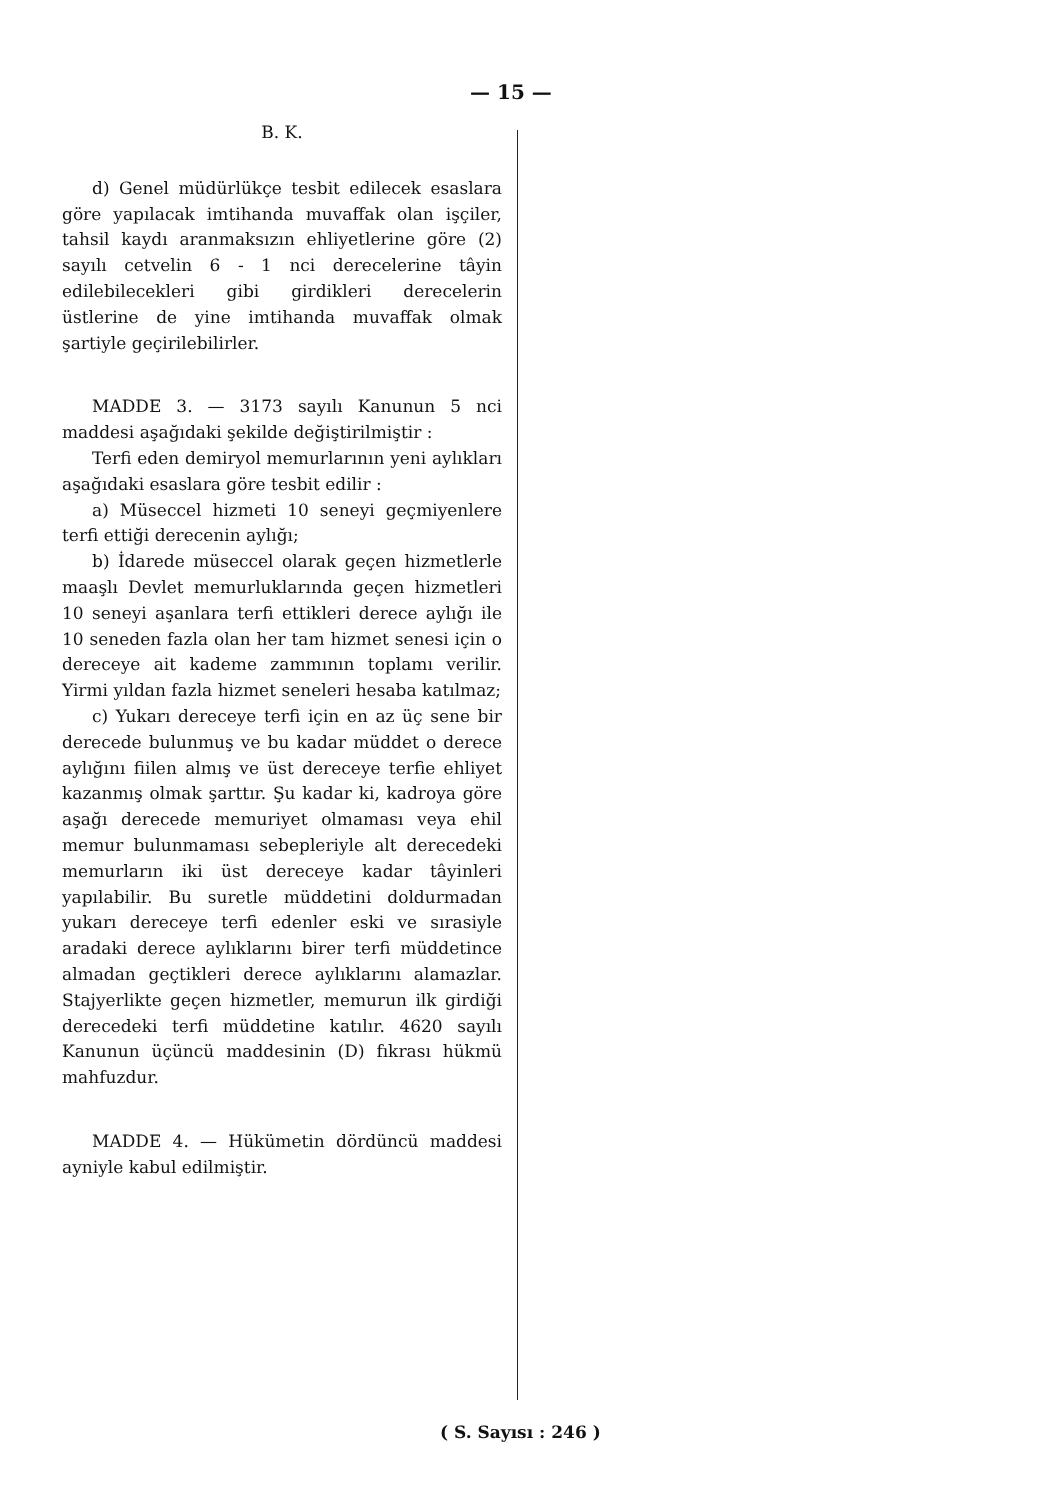— 15 —
B. K.
d) Genel müdürlükçe tesbit edilecek esaslara göre yapılacak imtihanda muvaffak olan işçiler, tahsil kaydı aranmaksızın ehliyetlerine göre (2) sayılı cetvelin 6 - 1 nci derecelerine tâyin edilebilecekleri gibi girdikleri derecelerin üstlerine de yine imtihanda muvaffak olmak şartiyle geçirilebilirler.
MADDE 3. — 3173 sayılı Kanunun 5 nci maddesi aşağıdaki şekilde değiştirilmiştir :
Terfi eden demiryol memurlarının yeni aylıkları aşağıdaki esaslara göre tesbit edilir :
a) Müseccel hizmeti 10 seneyi geçmiyenlere terfi ettiği derecenin aylığı;
b) İdarede müseccel olarak geçen hizmetlerle maaşlı Devlet memurluklarında geçen hizmetleri 10 seneyi aşanlara terfi ettikleri derece aylığı ile 10 seneden fazla olan her tam hizmet senesi için o dereceye ait kademe zammının toplamı verilir. Yirmi yıldan fazla hizmet seneleri hesaba katılmaz;
c) Yukarı dereceye terfi için en az üç sene bir derecede bulunmuş ve bu kadar müddet o derece aylığını fiilen almış ve üst dereceye terfie ehliyet kazanmış olmak şarttır. Şu kadar ki, kadroya göre aşağı derecede memuriyet olmaması veya ehil memur bulunmaması sebepleriyle alt derecedeki memurların iki üst dereceye kadar tâyinleri yapılabilir. Bu suretle müddetini doldurmadan yukarı dereceye terfi edenler eski ve sırasiyle aradaki derece aylıklarını birer terfi müddetince almadan geçtikleri derece aylıklarını alamazlar. Stajyerlikte geçen hizmetler, memurun ilk girdiği derecedeki terfi müddetine katılır. 4620 sayılı Kanunun üçüncü maddesinin (D) fıkrası hükmü mahfuzdur.
MADDE 4. — Hükümetin dördüncü maddesi ayniyle kabul edilmiştir.
( S. Sayısı : 246 )